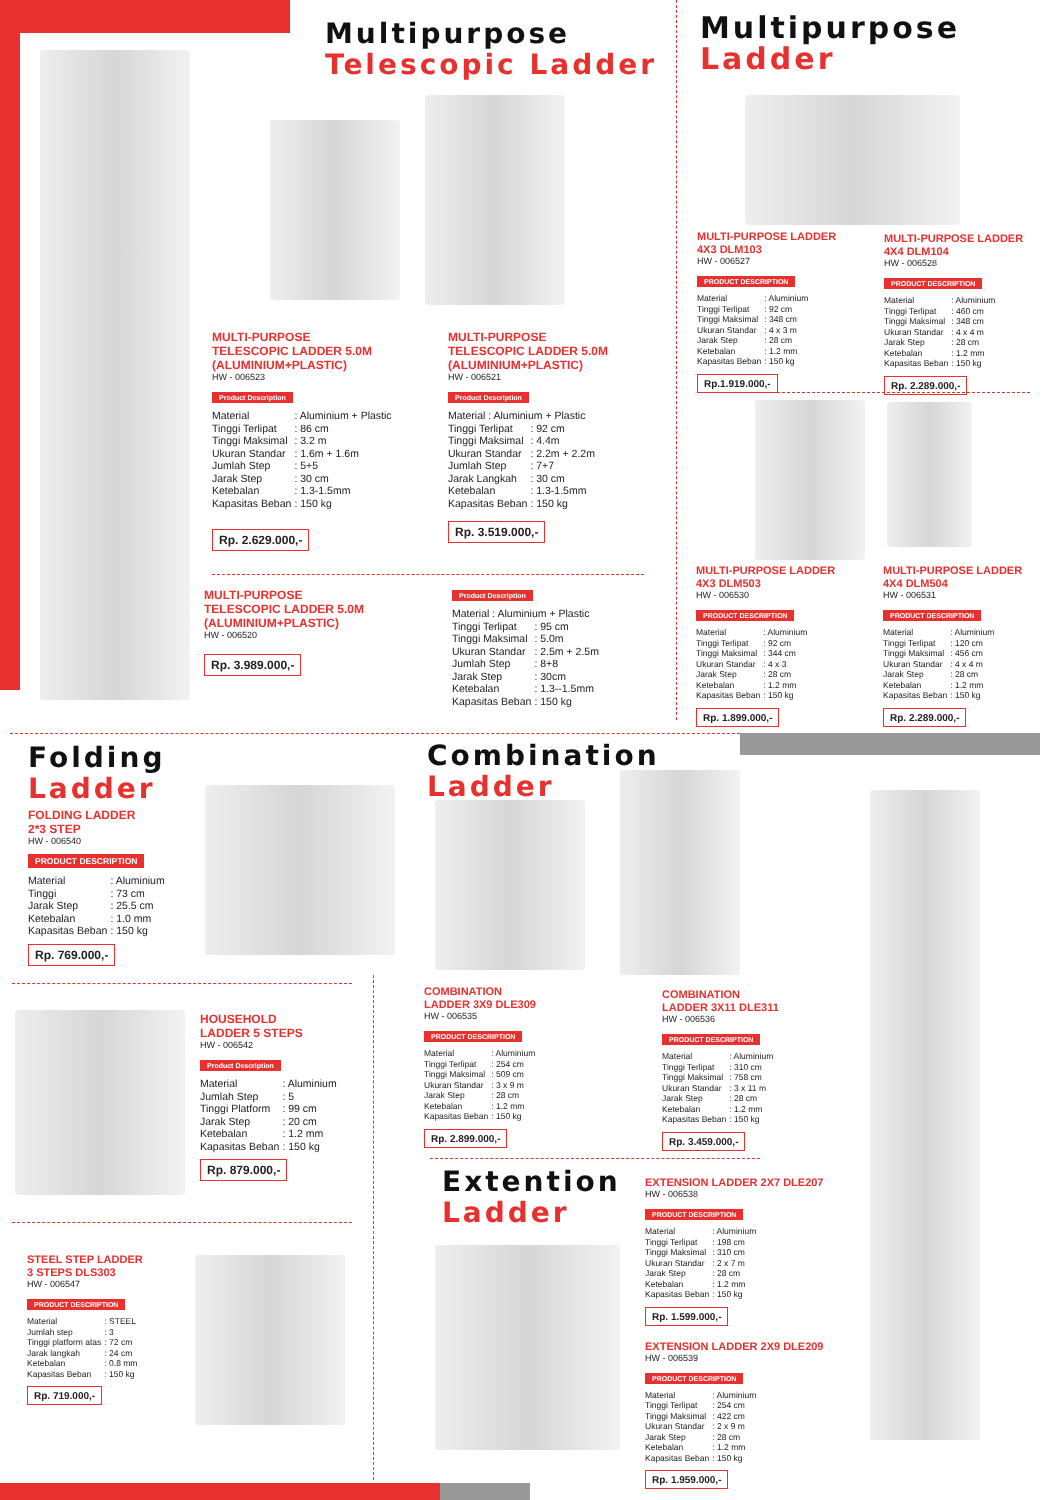Multipurpose
Telescopic Ladder
MULTI-PURPOSE
TELESCOPIC LADDER 5.0M
(ALUMINIUM+PLASTIC)
HW - 006523
Product Description
| Material | : Aluminium + Plastic |
| Tinggi Terlipat | : 86 cm |
| Tinggi Maksimal | : 3.2 m |
| Ukuran Standar | : 1.6m + 1.6m |
| Jumlah Step | : 5+5 |
| Jarak Step | : 30 cm |
| Ketebalan | : 1.3-1.5mm |
| Kapasitas Beban | : 150 kg |
Rp. 2.629.000,-
MULTI-PURPOSE
TELESCOPIC LADDER 5.0M
(ALUMINIUM+PLASTIC)
HW - 006521
Product Description
| Material : Aluminium + Plastic | |
| Tinggi Terlipat | : 92 cm |
| Tinggi Maksimal | : 4.4m |
| Ukuran Standar | : 2.2m + 2.2m |
| Jumlah Step | : 7+7 |
| Jarak Langkah | : 30 cm |
| Ketebalan | : 1.3-1.5mm |
| Kapasitas Beban | : 150 kg |
Rp. 3.519.000,-
MULTI-PURPOSE
TELESCOPIC LADDER 5.0M
(ALUMINIUM+PLASTIC)
HW - 006520
Rp. 3.989.000,-
Product Description
| Material : Aluminium + Plastic | |
| Tinggi Terlipat | : 95 cm |
| Tinggi Maksimal | : 5.0m |
| Ukuran Standar | : 2.5m + 2.5m |
| Jumlah Step | : 8+8 |
| Jarak Step | : 30cm |
| Ketebalan | : 1.3--1.5mm |
| Kapasitas Beban | : 150 kg |
Multipurpose
Ladder
MULTI-PURPOSE LADDER
4X3 DLM103
HW - 006527
PRODUCT DESCRIPTION
| Material | : Aluminium |
| Tinggi Terlipat | : 92 cm |
| Tinggi Maksimal | : 348 cm |
| Ukuran Standar | : 4 x 3 m |
| Jarak Step | : 28 cm |
| Ketebalan | : 1.2 mm |
| Kapasitas Beban | : 150 kg |
Rp.1.919.000,-
MULTI-PURPOSE LADDER
4X4 DLM104
HW - 006528
PRODUCT DESCRIPTION
| Material | : Aluminium |
| Tinggi Terlipat | : 460 cm |
| Tinggi Maksimal | : 348 cm |
| Ukuran Standar | : 4 x 4 m |
| Jarak Step | : 28 cm |
| Ketebalan | : 1.2 mm |
| Kapasitas Beban | : 150 kg |
Rp. 2.289.000,-
MULTI-PURPOSE LADDER
4X3 DLM503
HW - 006530
PRODUCT DESCRIPTION
| Material | : Aluminium |
| Tinggi Terlipat | : 92 cm |
| Tinggi Maksimal | : 344 cm |
| Ukuran Standar | : 4 x 3 |
| Jarak Step | : 28 cm |
| Ketebalan | : 1.2 mm |
| Kapasitas Beban | : 150 kg |
Rp. 1.899.000,-
MULTI-PURPOSE LADDER
4X4 DLM504
HW - 006531
PRODUCT DESCRIPTION
| Material | : Aluminium |
| Tinggi Terlipat | : 120 cm |
| Tinggi Maksimal | : 456 cm |
| Ukuran Standar | : 4 x 4 m |
| Jarak Step | : 28 cm |
| Ketebalan | : 1.2 mm |
| Kapasitas Beban | : 150 kg |
Rp. 2.289.000,-
Folding
Ladder
FOLDING LADDER
2*3 STEP
HW - 006540
PRODUCT DESCRIPTION
| Material | : Aluminium |
| Tinggi | : 73 cm |
| Jarak Step | : 25.5 cm |
| Ketebalan | : 1.0 mm |
| Kapasitas Beban | : 150 kg |
Rp. 769.000,-
HOUSEHOLD
LADDER 5 STEPS
HW - 006542
Product Description
| Material | : Aluminium |
| Jumlah Step | : 5 |
| Tinggi Platform | : 99 cm |
| Jarak Step | : 20 cm |
| Ketebalan | : 1.2 mm |
| Kapasitas Beban | : 150 kg |
Rp. 879.000,-
STEEL STEP LADDER
3 STEPS DLS303
HW - 006547
PRODUCT DESCRIPTION
| Material | : STEEL |
| Jumlah step | : 3 |
| Tinggi platform atas | : 72 cm |
| Jarak langkah | : 24 cm |
| Ketebalan | : 0.8 mm |
| Kapasitas Beban | : 150 kg |
Rp. 719.000,-
Combination
Ladder
COMBINATION
LADDER 3X9 DLE309
HW - 006535
PRODUCT DESCRIPTION
| Material | : Aluminium |
| Tinggi Terlipat | : 254 cm |
| Tinggi Maksimal | : 509 cm |
| Ukuran Standar | : 3 x 9 m |
| Jarak Step | : 28 cm |
| Ketebalan | : 1.2 mm |
| Kapasitas Beban | : 150 kg |
Rp. 2.899.000,-
COMBINATION
LADDER 3X11 DLE311
HW - 006536
PRODUCT DESCRIPTION
| Material | : Aluminium |
| Tinggi Terlipat | : 310 cm |
| Tinggi Maksimal | : 758 cm |
| Ukuran Standar | : 3 x 11 m |
| Jarak Step | : 28 cm |
| Ketebalan | : 1.2 mm |
| Kapasitas Beban | : 150 kg |
Rp. 3.459.000,-
Extention
Ladder
EXTENSION LADDER 2X7 DLE207
HW - 006538
PRODUCT DESCRIPTION
| Material | : Aluminium |
| Tinggi Terlipat | : 198 cm |
| Tinggi Maksimal | : 310 cm |
| Ukuran Standar | : 2 x 7 m |
| Jarak Step | : 28 cm |
| Ketebalan | : 1.2 mm |
| Kapasitas Beban | : 150 kg |
Rp. 1.599.000,-
EXTENSION LADDER 2X9 DLE209
HW - 006539
PRODUCT DESCRIPTION
| Material | : Aluminium |
| Tinggi Terlipat | : 254 cm |
| Tinggi Maksimal | : 422 cm |
| Ukuran Standar | : 2 x 9 m |
| Jarak Step | : 28 cm |
| Ketebalan | : 1.2 mm |
| Kapasitas Beban | : 150 kg |
Rp. 1.959.000,-